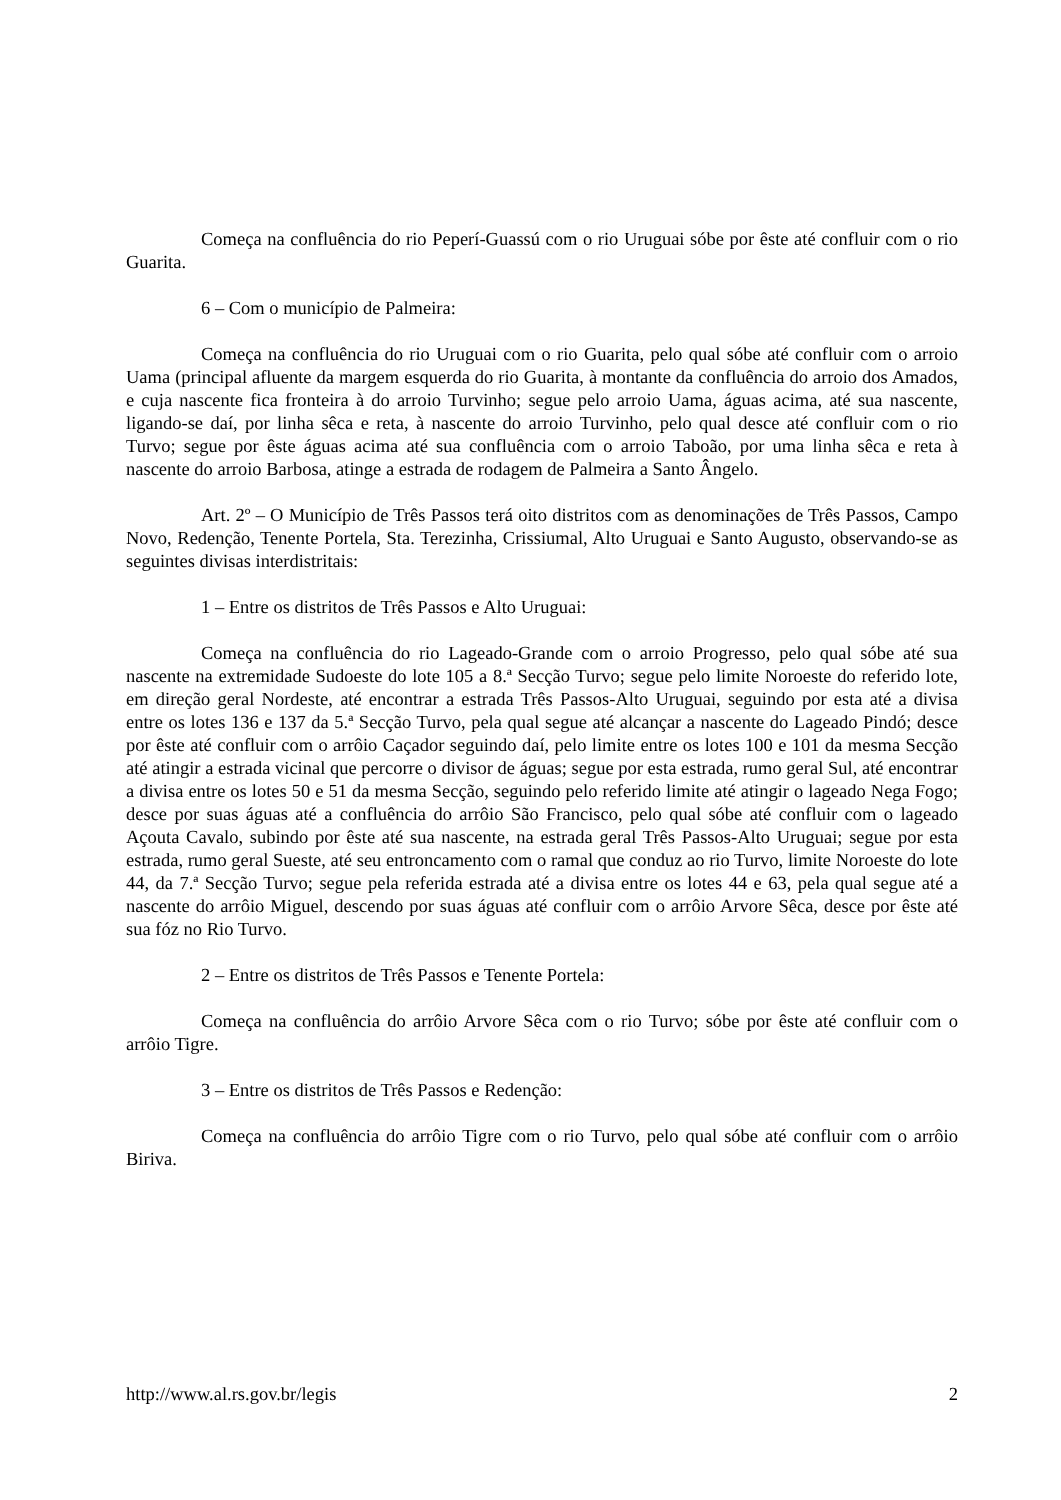Começa na confluência do rio Peperí-Guassú com o rio Uruguai sóbe por êste até confluir com o rio Guarita.
6 – Com o município de Palmeira:
Começa na confluência do rio Uruguai com o rio Guarita, pelo qual sóbe até confluir com o arroio Uama (principal afluente da margem esquerda do rio Guarita, à montante da confluência do arroio dos Amados, e cuja nascente fica fronteira à do arroio Turvinho; segue pelo arroio Uama, águas acima, até sua nascente, ligando-se daí, por linha sêca e reta, à nascente do arroio Turvinho, pelo qual desce até confluir com o rio Turvo; segue por êste águas acima até sua confluência com o arroio Taboão, por uma linha sêca e reta à nascente do arroio Barbosa, atinge a estrada de rodagem de Palmeira a Santo Ângelo.
Art. 2º – O Município de Três Passos terá oito distritos com as denominações de Três Passos, Campo Novo, Redenção, Tenente Portela, Sta. Terezinha, Crissiumal, Alto Uruguai e Santo Augusto, observando-se as seguintes divisas interdistritais:
1 – Entre os distritos de Três Passos e Alto Uruguai:
Começa na confluência do rio Lageado-Grande com o arroio Progresso, pelo qual sóbe até sua nascente na extremidade Sudoeste do lote 105 a 8.ª Secção Turvo; segue pelo limite Noroeste do referido lote, em direção geral Nordeste, até encontrar a estrada Três Passos-Alto Uruguai, seguindo por esta até a divisa entre os lotes 136 e 137 da 5.ª Secção Turvo, pela qual segue até alcançar a nascente do Lageado Pindó; desce por êste até confluir com o arrôio Caçador seguindo daí, pelo limite entre os lotes 100 e 101 da mesma Secção até atingir a estrada vicinal que percorre o divisor de águas; segue por esta estrada, rumo geral Sul, até encontrar a divisa entre os lotes 50 e 51 da mesma Secção, seguindo pelo referido limite até atingir o lageado Nega Fogo; desce por suas águas até a confluência do arrôio São Francisco, pelo qual sóbe até confluir com o lageado Açouta Cavalo, subindo por êste até sua nascente, na estrada geral Três Passos-Alto Uruguai; segue por esta estrada, rumo geral Sueste, até seu entroncamento com o ramal que conduz ao rio Turvo, limite Noroeste do lote 44, da 7.ª Secção Turvo; segue pela referida estrada até a divisa entre os lotes 44 e 63, pela qual segue até a nascente do arrôio Miguel, descendo por suas águas até confluir com o arrôio Arvore Sêca, desce por êste até sua fóz no Rio Turvo.
2 – Entre os distritos de Três Passos e Tenente Portela:
Começa na confluência do arrôio Arvore Sêca com o rio Turvo; sóbe por êste até confluir com o arrôio Tigre.
3 – Entre os distritos de Três Passos e Redenção:
Começa na confluência do arrôio Tigre com o rio Turvo, pelo qual sóbe até confluir com o arrôio Biriva.
http://www.al.rs.gov.br/legis 2